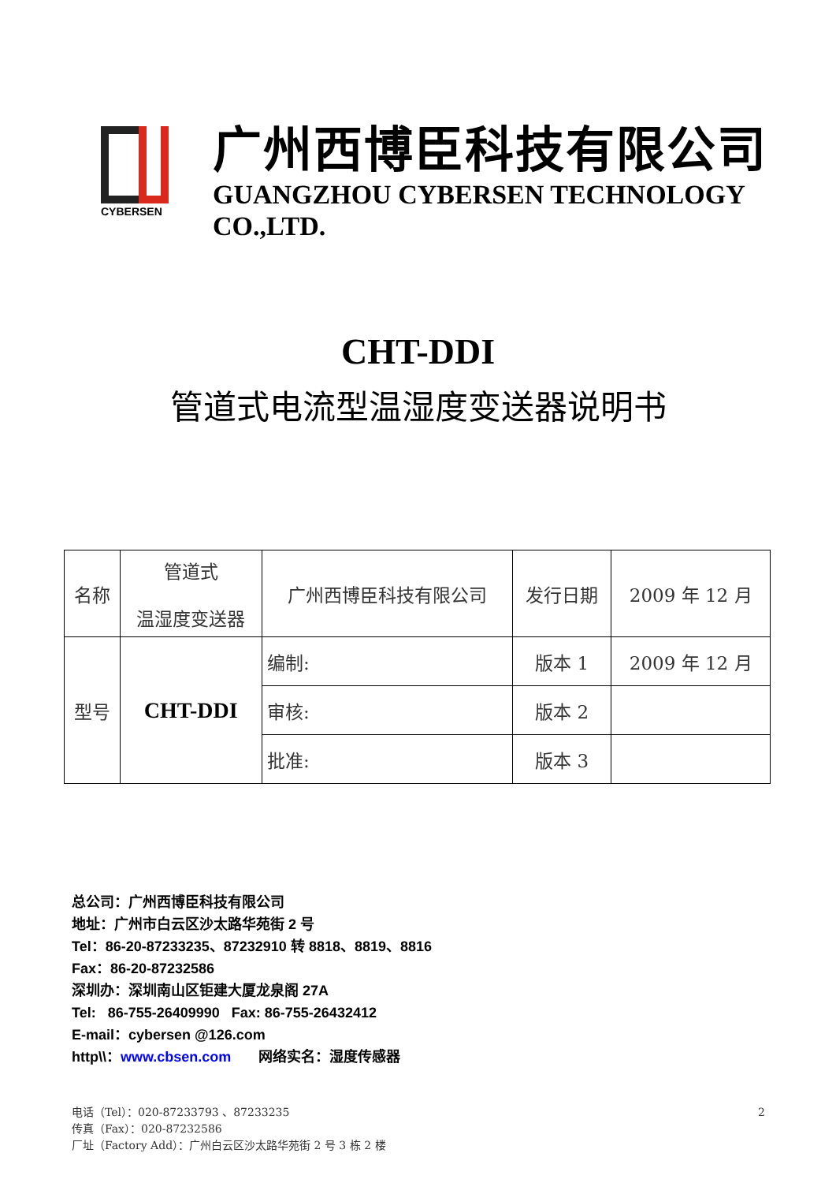CYBERSEN
广州西博臣科技有限公司
GUANGZHOU CYBERSEN TECHNOLOGY CO.,LTD.
CHT-DDI
管道式电流型温湿度变送器说明书
| 名称 | 管道式 温湿度变送器 | 广州西博臣科技有限公司 | 发行日期 | 2009 年 12 月 |
| 型号 | CHT-DDI | 编制: | 版本 1 | 2009 年 12 月 |
| | | 审核: | 版本 2 | |
| | | 批准: | 版本 3 | |
总公司：广州西博臣科技有限公司
地址：广州市白云区沙太路华苑街 2 号
Tel：86-20-87233235、87232910 转 8818、8819、8816
Fax：86-20-87232586
深圳办：深圳南山区钜建大厦龙泉阁 27A
Tel: 86-755-26409990 Fax: 86-755-26432412
E-mail：cybersen @126.com
http\\：www.cbsen.com 网络实名：湿度传感器
2 电话（Tel）：020-87233793 、87233235
传真（Fax）：020-87232586
厂址（Factory Add）：广州白云区沙太路华苑街 2 号 3 栋 2 楼